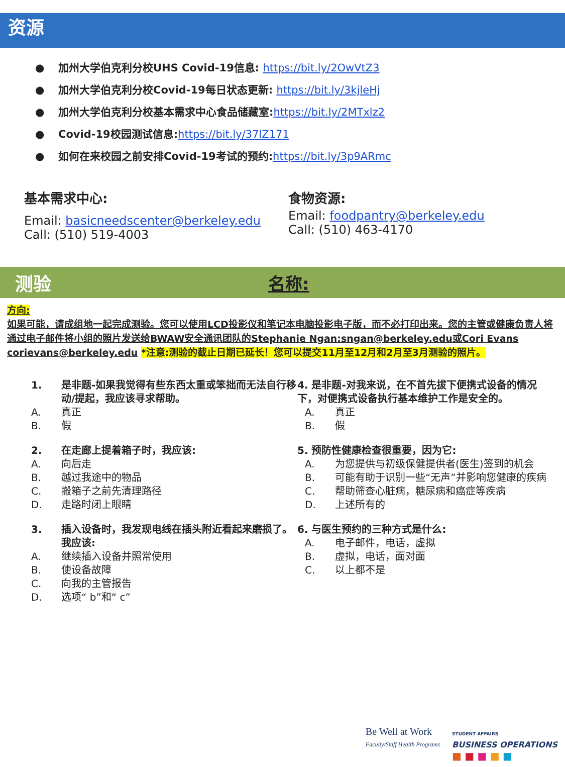资源
● 加州大学伯克利分校UHS Covid-19信息: https://bit.ly/2OwVtZ3
● 加州大学伯克利分校Covid-19每日状态更新: https://bit.ly/3kjleHj
● 加州大学伯克利分校基本需求中心食品储藏室:https://bit.ly/2MTxlz2
● Covid-19校园测试信息:https://bit.ly/37lZ171
● 如何在来校园之前安排Covid-19考试的预约:https://bit.ly/3p9ARmc
基本需求中心:
Email: basicneedscenter@berkeley.edu
Call: (510) 519-4003
食物资源:
Email: foodpantry@berkeley.edu
Call: (510) 463-4170
测验 名称:
方向:
如果可能，请成组地一起完成测验。您可以使用LCD投影仪和笔记本电脑投影电子版，而不必打印出来。您的主管或健康负责人将通过电子邮件将小组的照片发送给BWAW安全通讯团队的Stephanie Ngan:sngan@berkeley.edu或Cori Evans corievans@berkeley.edu *注意:测验的截止日期已延长！您可以提交11月至12月和2月至3月测验的照片。
1. 是非题-如果我觉得有些东西太重或笨拙而无法自行移动/提起，我应该寻求帮助。
A. 真正
B. 假
2. 在走廊上提着箱子时，我应该:
A. 向后走
B. 越过我途中的物品
C. 搬箱子之前先清理路径
D. 走路时闭上眼睛
3. 插入设备时，我发现电线在插头附近看起来磨损了。我应该:
A. 继续插入设备并照常使用
B. 使设备故障
C. 向我的主管报告
D. 选项“ b”和“ c”
4. 是非题-对我来说，在不首先拔下便携式设备的情况下，对便携式设备执行基本维护工作是安全的。
A. 真正
B. 假
5. 预防性健康检查很重要，因为它:
A. 为您提供与初级保健提供者(医生)签到的机会
B. 可能有助于识别一些“无声”并影响您健康的疾病
C. 帮助筛查心脏病，糖尿病和癌症等疾病
D. 上述所有的
6. 与医生预约的三种方式是什么:
A. 电子邮件，电话，虚拟
B. 虚拟，电话，面对面
C. 以上都不是
Be Well at Work
Faculty/Staff Health Programs
STUDENT AFFAIRS
BUSINESS OPERATIONS
■ ■ ■ ■ ■